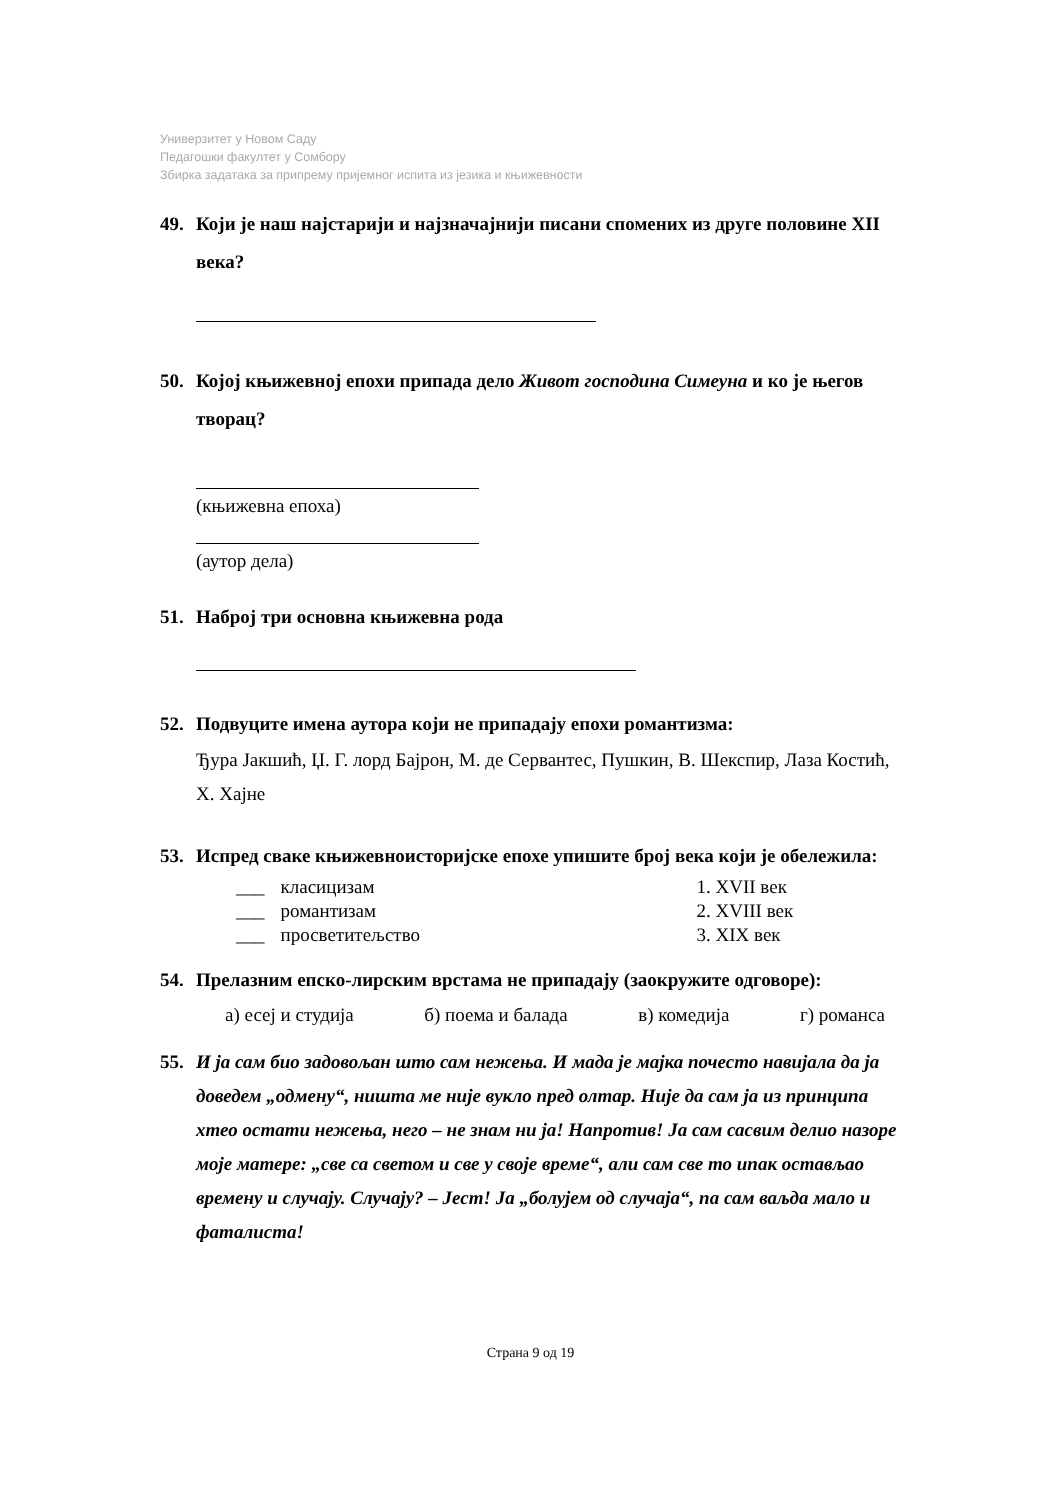Универзитет у Новом Саду
Педагошки факултет у Сомбору
Збирка задатака за припрему пријемног испита из језика и књижевности
49. Који је наш најстарији и најзначајнији писани спомених из друге половине XII века?
50. Којој књижевној епохи припада дело Живот господина Симеуна и ко је његов творац?
(књижевна епоха)
(аутор дела)
51. Наброј три основна књижевна рода
52. Подвуците имена аутора који не припадају епохи романтизма:
Ђура Јакшић, Џ. Г. лорд Бајрон, М. де Сервантес, Пушкин, В. Шекспир, Лаза Костић, Х. Хајне
53. Испред сваке књижевноисторијске епохе упишите број века који је обележила:
| ___ | класицизам | 1. XVII век |
| ___ | романтизам | 2. XVIII век |
| ___ | просветитељство | 3. XIX век |
54. Прелазним епско-лирским врстама не припадају (заокружите одговоре):
а) есеј и студија б) поема и балада в) комедија г) романса
55. И ја сам био задовољан што сам нежења. И мада је мајка почесто навијала да ја доведем „одмену“, ништа ме није вукло пред олтар. Није да сам ја из принципа хтео остати нежења, него – не знам ни ја! Напротив! Ја сам сасвим делио назоре моје матере: „све са светом и све у своје време“, али сам све то ипак остављао времену и случају. Случају? – Јест! Ја „болујем од случаја“, па сам ваљда мало и фаталиста!
Страна 9 од 19